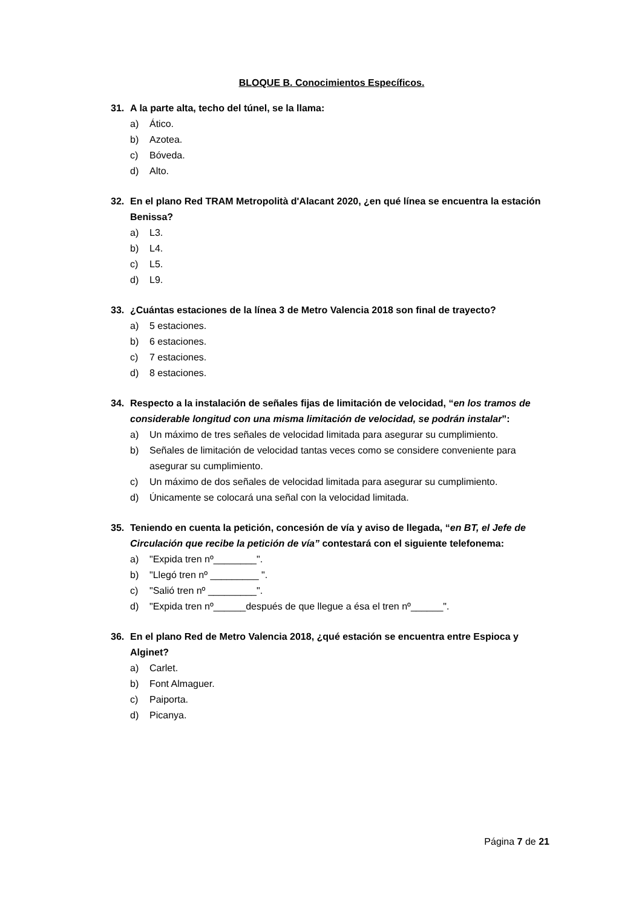BLOQUE B. Conocimientos Específicos.
31. A la parte alta, techo del túnel, se la llama:
a) Ático.
b) Azotea.
c) Bóveda.
d) Alto.
32. En el plano Red TRAM Metropolità d'Alacant 2020, ¿en qué línea se encuentra la estación Benissa?
a) L3.
b) L4.
c) L5.
d) L9.
33. ¿Cuántas estaciones de la línea 3 de Metro Valencia 2018 son final de trayecto?
a) 5 estaciones.
b) 6 estaciones.
c) 7 estaciones.
d) 8 estaciones.
34. Respecto a la instalación de señales fijas de limitación de velocidad, “en los tramos de considerable longitud con una misma limitación de velocidad, se podrán instalar”:
a) Un máximo de tres señales de velocidad limitada para asegurar su cumplimiento.
b) Señales de limitación de velocidad tantas veces como se considere conveniente para asegurar su cumplimiento.
c) Un máximo de dos señales de velocidad limitada para asegurar su cumplimiento.
d) Únicamente se colocará una señal con la velocidad limitada.
35. Teniendo en cuenta la petición, concesión de vía y aviso de llegada, “en BT, el Jefe de Circulación que recibe la petición de vía” contestará con el siguiente telefonema:
a) "Expida tren nº________".
b) "Llegó tren nº _________ ".
c) "Salió tren nº _________".
d) "Expida tren nº______después de que llegue a ésa el tren nº______".
36. En el plano Red de Metro Valencia 2018, ¿qué estación se encuentra entre Espioca y Alginet?
a) Carlet.
b) Font Almaguer.
c) Paiporta.
d) Picanya.
Página 7 de 21